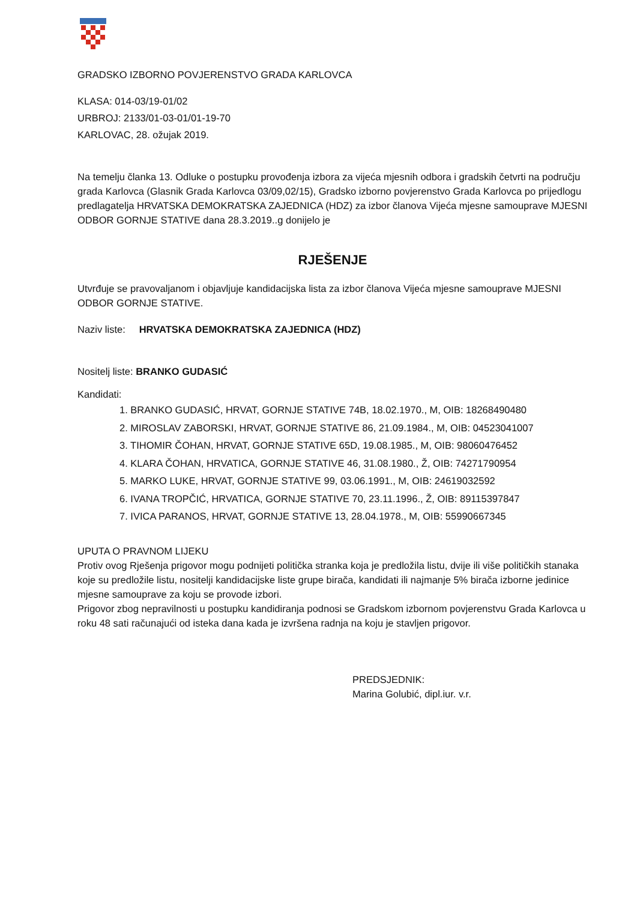GRADSKO IZBORNO POVJERENSTVO GRADA KARLOVCA
KLASA: 014-03/19-01/02
URBROJ: 2133/01-03-01/01-19-70
KARLOVAC, 28. ožujak 2019.
Na temelju članka 13. Odluke o postupku provođenja izbora za vijeća mjesnih odbora i gradskih četvrti na području grada Karlovca (Glasnik Grada Karlovca 03/09,02/15), Gradsko izborno povjerenstvo Grada Karlovca po prijedlogu predlagatelja HRVATSKA DEMOKRATSKA ZAJEDNICA (HDZ) za izbor članova Vijeća mjesne samouprave MJESNI ODBOR GORNJE STATIVE dana 28.3.2019..g donijelo je
RJEŠENJE
Utvrđuje se pravovaljanom i objavljuje kandidacijska lista za izbor članova Vijeća mjesne samouprave MJESNI ODBOR GORNJE STATIVE.
Naziv liste: HRVATSKA DEMOKRATSKA ZAJEDNICA (HDZ)
Nositelj liste: BRANKO GUDASIĆ
Kandidati:
1. BRANKO GUDASIĆ, HRVAT, GORNJE STATIVE 74B, 18.02.1970., M, OIB: 18268490480
2. MIROSLAV ZABORSKI, HRVAT, GORNJE STATIVE 86, 21.09.1984., M, OIB: 04523041007
3. TIHOMIR ČOHAN, HRVAT, GORNJE STATIVE 65D, 19.08.1985., M, OIB: 98060476452
4. KLARA ČOHAN, HRVATICA, GORNJE STATIVE 46, 31.08.1980., Ž, OIB: 74271790954
5. MARKO LUKE, HRVAT, GORNJE STATIVE 99, 03.06.1991., M, OIB: 24619032592
6. IVANA TROPČIĆ, HRVATICA, GORNJE STATIVE 70, 23.11.1996., Ž, OIB: 89115397847
7. IVICA PARANOS, HRVAT, GORNJE STATIVE 13, 28.04.1978., M, OIB: 55990667345
UPUTA O PRAVNOM LIJEKU
Protiv ovog Rješenja prigovor mogu podnijeti politička stranka koja je predložila listu, dvije ili više političkih stanaka koje su predložile listu, nositelji kandidacijske liste grupe birača, kandidati ili najmanje 5% birača izborne jedinice mjesne samouprave za koju se provode izbori.
Prigovor zbog nepravilnosti u postupku kandidiranja podnosi se Gradskom izbornom povjerenstvu Grada Karlovca u roku 48 sati računajući od isteka dana kada je izvršena radnja na koju je stavljen prigovor.
PREDSJEDNIK:
Marina Golubić, dipl.iur. v.r.